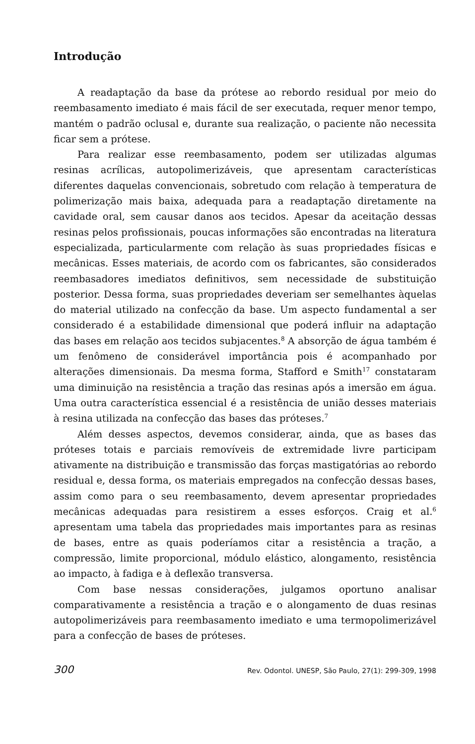Introdução
A readaptação da base da prótese ao rebordo residual por meio do reembasamento imediato é mais fácil de ser executada, requer menor tempo, mantém o padrão oclusal e, durante sua realização, o paciente não necessita ficar sem a prótese.
Para realizar esse reembasamento, podem ser utilizadas algumas resinas acrílicas, autopolimerizáveis, que apresentam características diferentes daquelas convencionais, sobretudo com relação à temperatura de polimerização mais baixa, adequada para a readaptação diretamente na cavidade oral, sem causar danos aos tecidos. Apesar da aceitação dessas resinas pelos profissionais, poucas informações são encontradas na literatura especializada, particularmente com relação às suas propriedades físicas e mecânicas. Esses materiais, de acordo com os fabricantes, são considerados reembasadores imediatos definitivos, sem necessidade de substituição posterior. Dessa forma, suas propriedades deveriam ser semelhantes àquelas do material utilizado na confecção da base. Um aspecto fundamental a ser considerado é a estabilidade dimensional que poderá influir na adaptação das bases em relação aos tecidos subjacentes.<sup>8</sup> A absorção de água também é um fenômeno de considerável importância pois é acompanhado por alterações dimensionais. Da mesma forma, Stafford e Smith<sup>17</sup> constataram uma diminuição na resistência a tração das resinas após a imersão em água. Uma outra característica essencial é a resistência de união desses materiais à resina utilizada na confecção das bases das próteses.<sup>7</sup>
Além desses aspectos, devemos considerar, ainda, que as bases das próteses totais e parciais removíveis de extremidade livre participam ativamente na distribuição e transmissão das forças mastigatórias ao rebordo residual e, dessa forma, os materiais empregados na confecção dessas bases, assim como para o seu reembasamento, devem apresentar propriedades mecânicas adequadas para resistirem a esses esforços. Craig et al.<sup>6</sup> apresentam uma tabela das propriedades mais importantes para as resinas de bases, entre as quais poderíamos citar a resistência a tração, a compressão, limite proporcional, módulo elástico, alongamento, resistência ao impacto, à fadiga e à deflexão transversa.
Com base nessas considerações, julgamos oportuno analisar comparativamente a resistência a tração e o alongamento de duas resinas autopolimerizáveis para reembasamento imediato e uma termopolimerizável para a confecção de bases de próteses.
300 Rev. Odontol. UNESP, São Paulo, 27(1): 299-309, 1998